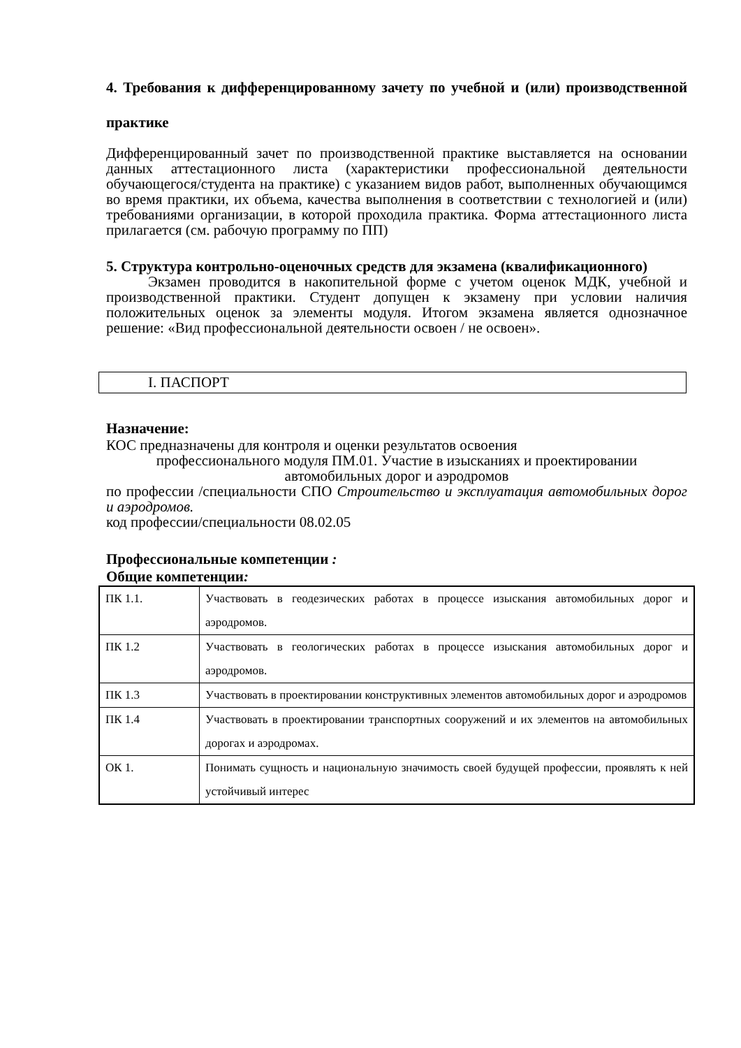4. Требования к дифференцированному зачету по учебной и (или) производственной практике
Дифференцированный зачет по производственной практике выставляется на основании данных аттестационного листа (характеристики профессиональной деятельности обучающегося/студента на практике) с указанием видов работ, выполненных обучающимся во время практики, их объема, качества выполнения в соответствии с технологией и (или) требованиями организации, в которой проходила практика. Форма аттестационного листа прилагается (см. рабочую программу по ПП)
5. Структура контрольно-оценочных средств для экзамена (квалификационного)
Экзамен проводится в накопительной форме с учетом оценок МДК, учебной и производственной практики. Студент допущен к экзамену при условии наличия положительных оценок за элементы модуля. Итогом экзамена является однозначное решение: «Вид профессиональной деятельности освоен / не освоен».
I. ПАСПОРТ
Назначение:
КОС предназначены для контроля и оценки результатов освоения
профессионального модуля ПМ.01. Участие в изысканиях и проектировании автомобильных дорог и аэродромов
по профессии /специальности СПО Строительство и эксплуатация автомобильных дорог и аэродромов.
код профессии/специальности 08.02.05
Профессиональные компетенции :
Общие компетенции:
| ПК 1.1. | Участвовать в геодезических работах в процессе изыскания автомобильных дорог и аэродромов. |
| ПК 1.2 | Участвовать в геологических работах в процессе изыскания автомобильных дорог и аэродромов. |
| ПК 1.3 | Участвовать в проектировании конструктивных элементов автомобильных дорог и аэродромов |
| ПК 1.4 | Участвовать в проектировании транспортных сооружений и их элементов на автомобильных дорогах и аэродромах. |
| ОК 1. | Понимать сущность и национальную значимость своей будущей профессии, проявлять к ней устойчивый интерес |